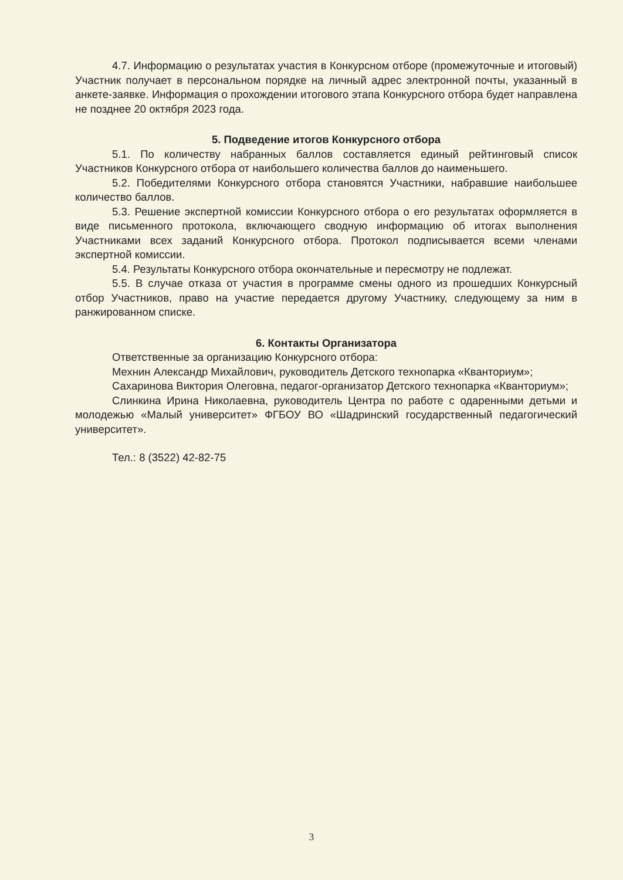4.7. Информацию о результатах участия в Конкурсном отборе (промежуточные и итоговый) Участник получает в персональном порядке на личный адрес электронной почты, указанный в анкете-заявке. Информация о прохождении итогового этапа Конкурсного отбора будет направлена не позднее 20 октября 2023 года.
5. Подведение итогов Конкурсного отбора
5.1. По количеству набранных баллов составляется единый рейтинговый список Участников Конкурсного отбора от наибольшего количества баллов до наименьшего.
5.2. Победителями Конкурсного отбора становятся Участники, набравшие наибольшее количество баллов.
5.3. Решение экспертной комиссии Конкурсного отбора о его результатах оформляется в виде письменного протокола, включающего сводную информацию об итогах выполнения Участниками всех заданий Конкурсного отбора. Протокол подписывается всеми членами экспертной комиссии.
5.4. Результаты Конкурсного отбора окончательные и пересмотру не подлежат.
5.5. В случае отказа от участия в программе смены одного из прошедших Конкурсный отбор Участников, право на участие передается другому Участнику, следующему за ним в ранжированном списке.
6. Контакты Организатора
Ответственные за организацию Конкурсного отбора:
Мехнин Александр Михайлович, руководитель Детского технопарка «Кванториум»;
Сахаринова Виктория Олеговна, педагог-организатор Детского технопарка «Кванториум»;
Слинкина Ирина Николаевна, руководитель Центра по работе с одаренными детьми и молодежью «Малый университет» ФГБОУ ВО «Шадринский государственный педагогический университет».
Тел.: 8 (3522) 42-82-75
3